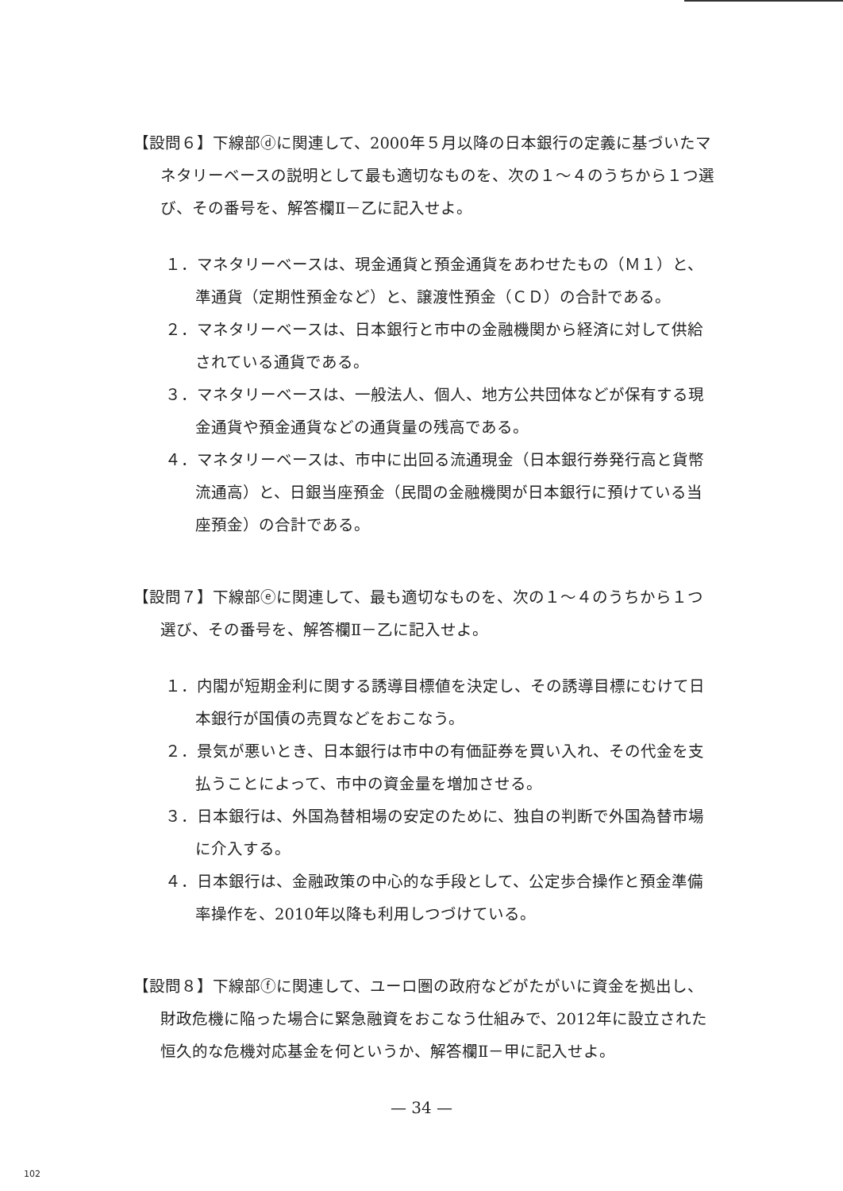【設問６】下線部ⓓに関連して、2000年５月以降の日本銀行の定義に基づいたマネタリーベースの説明として最も適切なものを、次の１～４のうちから１つ選び、その番号を、解答欄Ⅱ－乙に記入せよ。
１．マネタリーベースは、現金通貨と預金通貨をあわせたもの（Ｍ１）と、準通貨（定期性預金など）と、譲渡性預金（ＣＤ）の合計である。
２．マネタリーベースは、日本銀行と市中の金融機関から経済に対して供給されている通貨である。
３．マネタリーベースは、一般法人、個人、地方公共団体などが保有する現金通貨や預金通貨などの通貨量の残高である。
４．マネタリーベースは、市中に出回る流通現金（日本銀行券発行高と貨幣流通高）と、日銀当座預金（民間の金融機関が日本銀行に預けている当座預金）の合計である。
【設問７】下線部ⓔに関連して、最も適切なものを、次の１～４のうちから１つ選び、その番号を、解答欄Ⅱ－乙に記入せよ。
１．内閣が短期金利に関する誘導目標値を決定し、その誘導目標にむけて日本銀行が国債の売買などをおこなう。
２．景気が悪いとき、日本銀行は市中の有価証券を買い入れ、その代金を支払うことによって、市中の資金量を増加させる。
３．日本銀行は、外国為替相場の安定のために、独自の判断で外国為替市場に介入する。
４．日本銀行は、金融政策の中心的な手段として、公定歩合操作と預金準備率操作を、2010年以降も利用しつづけている。
【設問８】下線部ⓕに関連して、ユーロ圏の政府などがたがいに資金を拠出し、財政危機に陥った場合に緊急融資をおこなう仕組みで、2012年に設立された恒久的な危機対応基金を何というか、解答欄Ⅱ－甲に記入せよ。
— 34 —
102